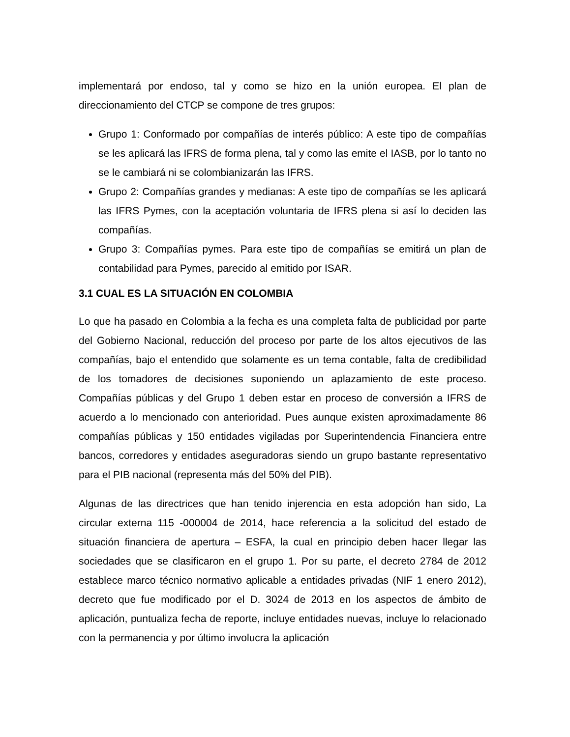implementará por endoso, tal y como se hizo en la unión europea. El plan de direccionamiento del CTCP se compone de tres grupos:
Grupo 1: Conformado por compañías de interés público: A este tipo de compañías se les aplicará las IFRS de forma plena, tal y como las emite el IASB, por lo tanto no se le cambiará ni se colombianizarán las IFRS.
Grupo 2: Compañías grandes y medianas: A este tipo de compañías se les aplicará las IFRS Pymes, con la aceptación voluntaria de IFRS plena si así lo deciden las compañías.
Grupo 3: Compañías pymes. Para este tipo de compañías se emitirá un plan de contabilidad para Pymes, parecido al emitido por ISAR.
3.1 CUAL ES LA SITUACIÓN EN COLOMBIA
Lo que ha pasado en Colombia a la fecha es una completa falta de publicidad por parte del Gobierno Nacional, reducción del proceso por parte de los altos ejecutivos de las compañías, bajo el entendido que solamente es un tema contable, falta de credibilidad de los tomadores de decisiones suponiendo un aplazamiento de este proceso. Compañías públicas y del Grupo 1 deben estar en proceso de conversión a IFRS de acuerdo a lo mencionado con anterioridad. Pues aunque existen aproximadamente 86 compañías públicas y 150 entidades vigiladas por Superintendencia Financiera entre bancos, corredores y entidades aseguradoras siendo un grupo bastante representativo para el PIB nacional (representa más del 50% del PIB).
Algunas de las directrices que han tenido injerencia en esta adopción han sido, La circular externa 115 -000004 de 2014, hace referencia a la solicitud del estado de situación financiera de apertura – ESFA, la cual en principio deben hacer llegar las sociedades que se clasificaron en el grupo 1. Por su parte, el decreto 2784 de 2012 establece marco técnico normativo aplicable a entidades privadas (NIF 1 enero 2012), decreto que fue modificado por el D. 3024 de 2013 en los aspectos de ámbito de aplicación, puntualiza fecha de reporte, incluye entidades nuevas, incluye lo relacionado con la permanencia y por último involucra la aplicación